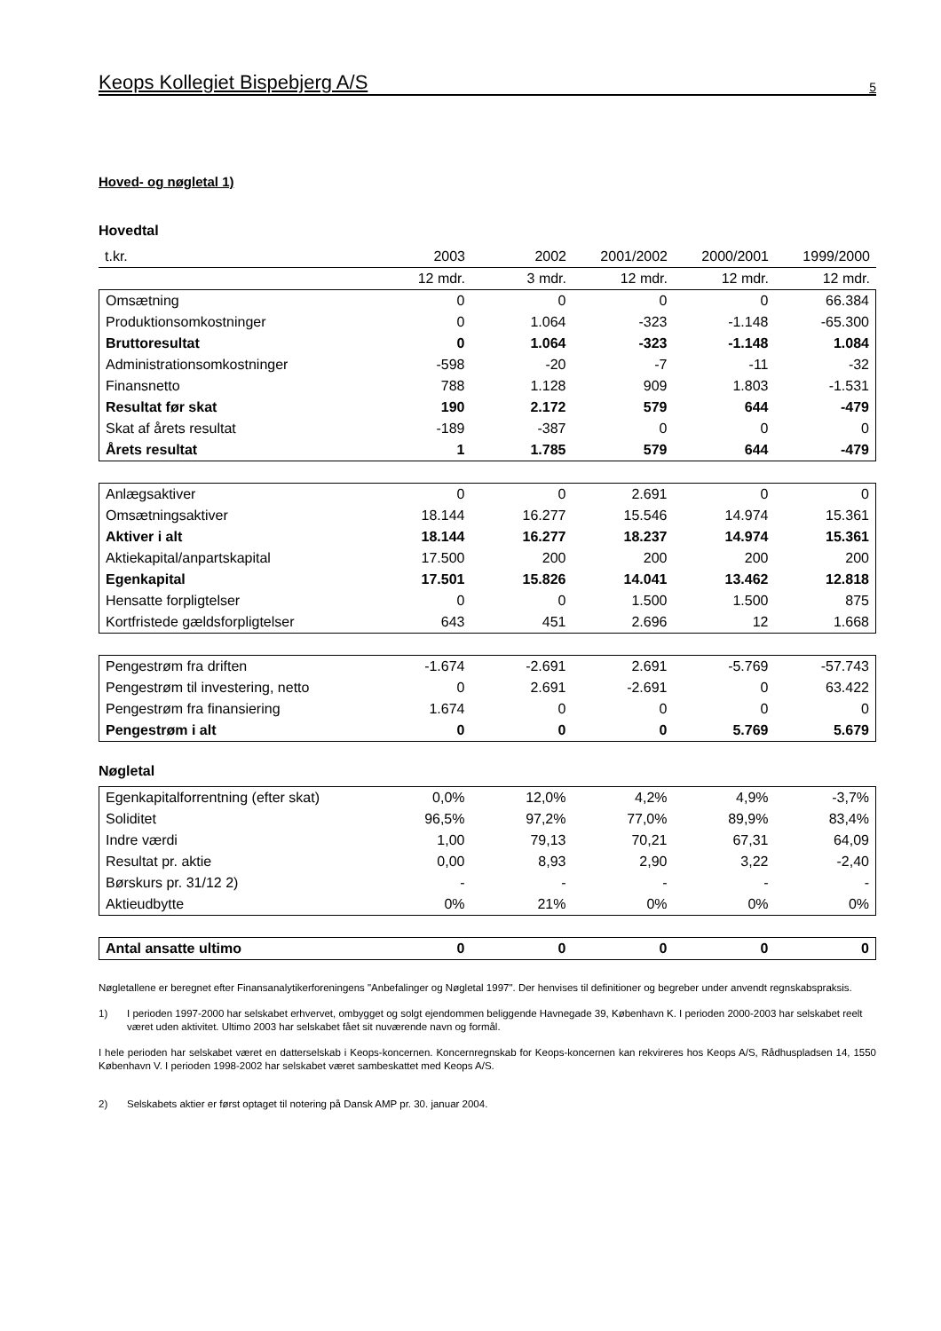Keops Kollegiet Bispebjerg A/S 5
Hoved- og nøgletal 1)
Hovedtal
| t.kr. | 2003 | 2002 | 2001/2002 | 2000/2001 | 1999/2000 |
| --- | --- | --- | --- | --- | --- |
| | 12 mdr. | 3 mdr. | 12 mdr. | 12 mdr. | 12 mdr. |
| Omsætning | 0 | 0 | 0 | 0 | 66.384 |
| Produktionsomkostninger | 0 | 1.064 | -323 | -1.148 | -65.300 |
| Bruttoresultat | 0 | 1.064 | -323 | -1.148 | 1.084 |
| Administrationsomkostninger | -598 | -20 | -7 | -11 | -32 |
| Finansnetto | 788 | 1.128 | 909 | 1.803 | -1.531 |
| Resultat før skat | 190 | 2.172 | 579 | 644 | -479 |
| Skat af årets resultat | -189 | -387 | 0 | 0 | 0 |
| Årets resultat | 1 | 1.785 | 579 | 644 | -479 |
| Anlægsaktiver | 0 | 0 | 2.691 | 0 | 0 |
| Omsætningsaktiver | 18.144 | 16.277 | 15.546 | 14.974 | 15.361 |
| Aktiver i alt | 18.144 | 16.277 | 18.237 | 14.974 | 15.361 |
| Aktiekapital/anpartskapital | 17.500 | 200 | 200 | 200 | 200 |
| Egenkapital | 17.501 | 15.826 | 14.041 | 13.462 | 12.818 |
| Hensatte forpligtelser | 0 | 0 | 1.500 | 1.500 | 875 |
| Kortfristede gældsforpligtelser | 643 | 451 | 2.696 | 12 | 1.668 |
| Pengestrøm fra driften | -1.674 | -2.691 | 2.691 | -5.769 | -57.743 |
| Pengestrøm til investering, netto | 0 | 2.691 | -2.691 | 0 | 63.422 |
| Pengestrøm fra finansiering | 1.674 | 0 | 0 | 0 | 0 |
| Pengestrøm i alt | 0 | 0 | 0 | 5.769 | 5.679 |
Nøgletal
| Egenkapitalforrentning (efter skat) | 0,0% | 12,0% | 4,2% | 4,9% | -3,7% |
| Soliditet | 96,5% | 97,2% | 77,0% | 89,9% | 83,4% |
| Indre værdi | 1,00 | 79,13 | 70,21 | 67,31 | 64,09 |
| Resultat pr. aktie | 0,00 | 8,93 | 2,90 | 3,22 | -2,40 |
| Børskurs pr. 31/12 2) | - | - | - | - | - |
| Aktieudbytte | 0% | 21% | 0% | 0% | 0% |
| Antal ansatte ultimo | 0 | 0 | 0 | 0 | 0 |
Nøgletallene er beregnet efter Finansanalytikerforeningens "Anbefalinger og Nøgletal 1997". Der henvises til definitioner og begreber under anvendt regnskabspraksis.
1) I perioden 1997-2000 har selskabet erhvervet, ombygget og solgt ejendommen beliggende Havnegade 39, København K. I perioden 2000-2003 har selskabet reelt været uden aktivitet. Ultimo 2003 har selskabet fået sit nuværende navn og formål.
I hele perioden har selskabet været en datterselskab i Keops-koncernen. Koncernregnskab for Keops-koncernen kan rekvireres hos Keops A/S, Rådhuspladsen 14, 1550 København V. I perioden 1998-2002 har selskabet været sambeskattet med Keops A/S.
2) Selskabets aktier er først optaget til notering på Dansk AMP pr. 30. januar 2004.